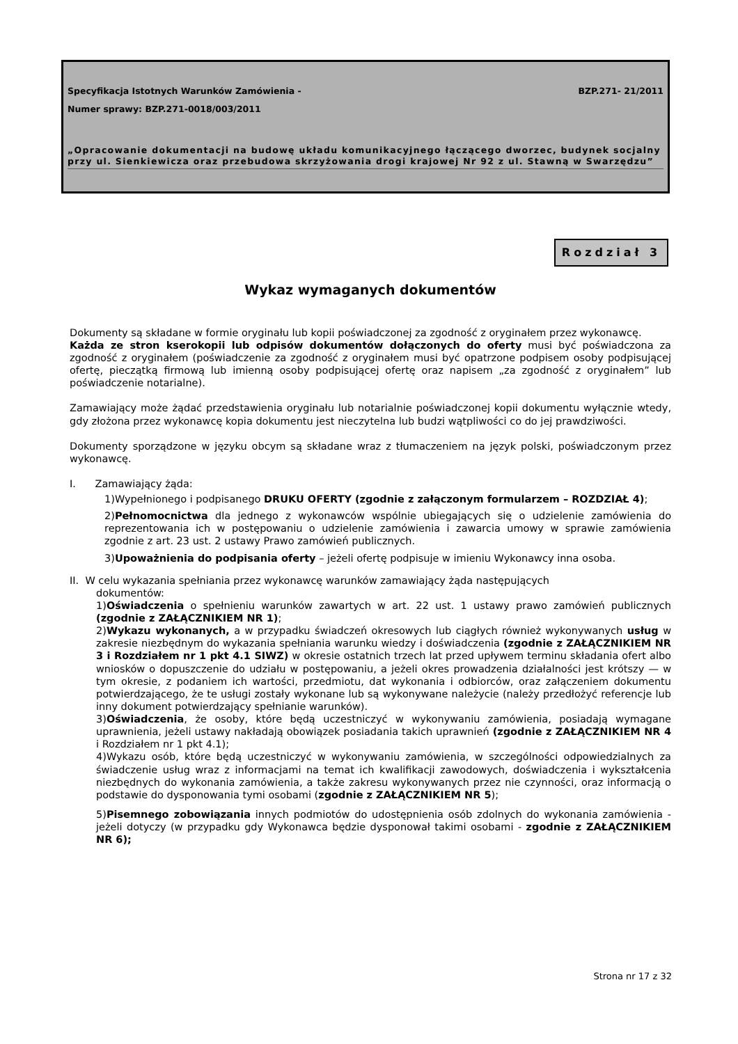Specyfikacja Istotnych Warunków Zamówienia - BZP.271- 21/2011
Numer sprawy: BZP.271-0018/003/2011
„Opracowanie dokumentacji na budowę układu komunikacyjnego łączącego dworzec, budynek socjalny przy ul. Sienkiewicza oraz przebudowa skrzyżowania drogi krajowej Nr 92 z ul. Stawną w Swarzędzu”
Rozdział 3
Wykaz wymaganych dokumentów
Dokumenty są składane w formie oryginału lub kopii poświadczonej za zgodność z oryginałem przez wykonawcę.
Każda ze stron kserokopii lub odpisów dokumentów dołączonych do oferty musi być poświadczona za zgodność z oryginałem (poświadczenie za zgodność z oryginałem musi być opatrzone podpisem osoby podpisującej ofertę, pieczątką firmową lub imienną osoby podpisującej ofertę oraz napisem „za zgodność z oryginałem” lub poświadczenie notarialne).
Zamawiający może żądać przedstawienia oryginału lub notarialnie poświadczonej kopii dokumentu wyłącznie wtedy, gdy złożona przez wykonawcę kopia dokumentu jest nieczytelna lub budzi wątpliwości co do jej prawdziwości.
Dokumenty sporządzone w języku obcym są składane wraz z tłumaczeniem na język polski, poświadczonym przez wykonawcę.
I. Zamawiający żąda:
1)Wypełnionego i podpisanego DRUKU OFERTY (zgodnie z załączonym formularzem – ROZDZIAŁ 4);
2)Pełnomocnictwa dla jednego z wykonawców wspólnie ubiegających się o udzielenie zamówienia do reprezentowania ich w postępowaniu o udzielenie zamówienia i zawarcia umowy w sprawie zamówienia zgodnie z art. 23 ust. 2 ustawy Prawo zamówień publicznych.
3)Upoważnienia do podpisania oferty – jeżeli ofertę podpisuje w imieniu Wykonawcy inna osoba.
II. W celu wykazania spełniania przez wykonawcę warunków zamawiający żąda następujących
dokumentów:
1)Oświadczenia o spełnieniu warunków zawartych w art. 22 ust. 1 ustawy prawo zamówień publicznych (zgodnie z ZAŁĄCZNIKIEM NR 1);
2)Wykazu wykonanych, a w przypadku świadczeń okresowych lub ciągłych również wykonywanych usług w zakresie niezbędnym do wykazania spełniania warunku wiedzy i doświadczenia (zgodnie z ZAŁĄCZNIKIEM NR 3 i Rozdziałem nr 1 pkt 4.1 SIWZ) w okresie ostatnich trzech lat przed upływem terminu składania ofert albo wniosków o dopuszczenie do udziału w postępowaniu, a jeżeli okres prowadzenia działalności jest krótszy — w tym okresie, z podaniem ich wartości, przedmiotu, dat wykonania i odbiorców, oraz załączeniem dokumentu potwierdzającego, że te usługi zostały wykonane lub są wykonywane należycie (należy przedłożyć referencje lub inny dokument potwierdzający spełnianie warunków).
3)Oświadczenia, że osoby, które będą uczestniczyć w wykonywaniu zamówienia, posiadają wymagane uprawnienia, jeżeli ustawy nakładają obowiązek posiadania takich uprawnień (zgodnie z ZAŁĄCZNIKIEM NR 4 i Rozdziałem nr 1 pkt 4.1);
4)Wykazu osób, które będą uczestniczyć w wykonywaniu zamówienia, w szczególności odpowiedzialnych za świadczenie usług wraz z informacjami na temat ich kwalifikacji zawodowych, doświadczenia i wykształcenia niezbędnych do wykonania zamówienia, a także zakresu wykonywanych przez nie czynności, oraz informacją o podstawie do dysponowania tymi osobami (zgodnie z ZAŁĄCZNIKIEM NR 5);
5)Pisemnego zobowiązania innych podmiotów do udostępnienia osób zdolnych do wykonania zamówienia - jeżeli dotyczy (w przypadku gdy Wykonawca będzie dysponował takimi osobami - zgodnie z ZAŁĄCZNIKIEM NR 6);
Strona nr 17 z 32